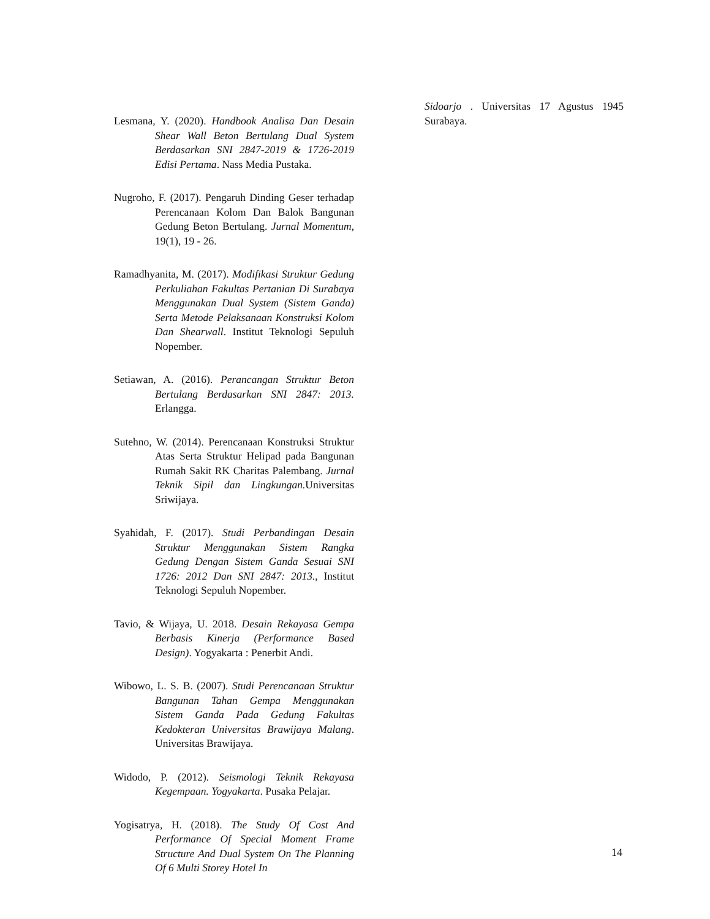Lesmana, Y. (2020). Handbook Analisa Dan Desain Shear Wall Beton Bertulang Dual System Berdasarkan SNI 2847-2019 & 1726-2019 Edisi Pertama. Nass Media Pustaka.
Nugroho, F. (2017). Pengaruh Dinding Geser terhadap Perencanaan Kolom Dan Balok Bangunan Gedung Beton Bertulang. Jurnal Momentum, 19(1), 19 - 26.
Ramadhyanita, M. (2017). Modifikasi Struktur Gedung Perkuliahan Fakultas Pertanian Di Surabaya Menggunakan Dual System (Sistem Ganda) Serta Metode Pelaksanaan Konstruksi Kolom Dan Shearwall. Institut Teknologi Sepuluh Nopember.
Setiawan, A. (2016). Perancangan Struktur Beton Bertulang Berdasarkan SNI 2847: 2013. Erlangga.
Sutehno, W. (2014). Perencanaan Konstruksi Struktur Atas Serta Struktur Helipad pada Bangunan Rumah Sakit RK Charitas Palembang. Jurnal Teknik Sipil dan Lingkungan. Universitas Sriwijaya.
Syahidah, F. (2017). Studi Perbandingan Desain Struktur Menggunakan Sistem Rangka Gedung Dengan Sistem Ganda Sesuai SNI 1726: 2012 Dan SNI 2847: 2013., Institut Teknologi Sepuluh Nopember.
Tavio, & Wijaya, U. 2018. Desain Rekayasa Gempa Berbasis Kinerja (Performance Based Design). Yogyakarta : Penerbit Andi.
Wibowo, L. S. B. (2007). Studi Perencanaan Struktur Bangunan Tahan Gempa Menggunakan Sistem Ganda Pada Gedung Fakultas Kedokteran Universitas Brawijaya Malang. Universitas Brawijaya.
Widodo, P. (2012). Seismologi Teknik Rekayasa Kegempaan. Yogyakarta. Pusaka Pelajar.
Yogisatrya, H. (2018). The Study Of Cost And Performance Of Special Moment Frame Structure And Dual System On The Planning Of 6 Multi Storey Hotel In
Sidoarjo . Universitas 17 Agustus 1945 Surabaya.
14